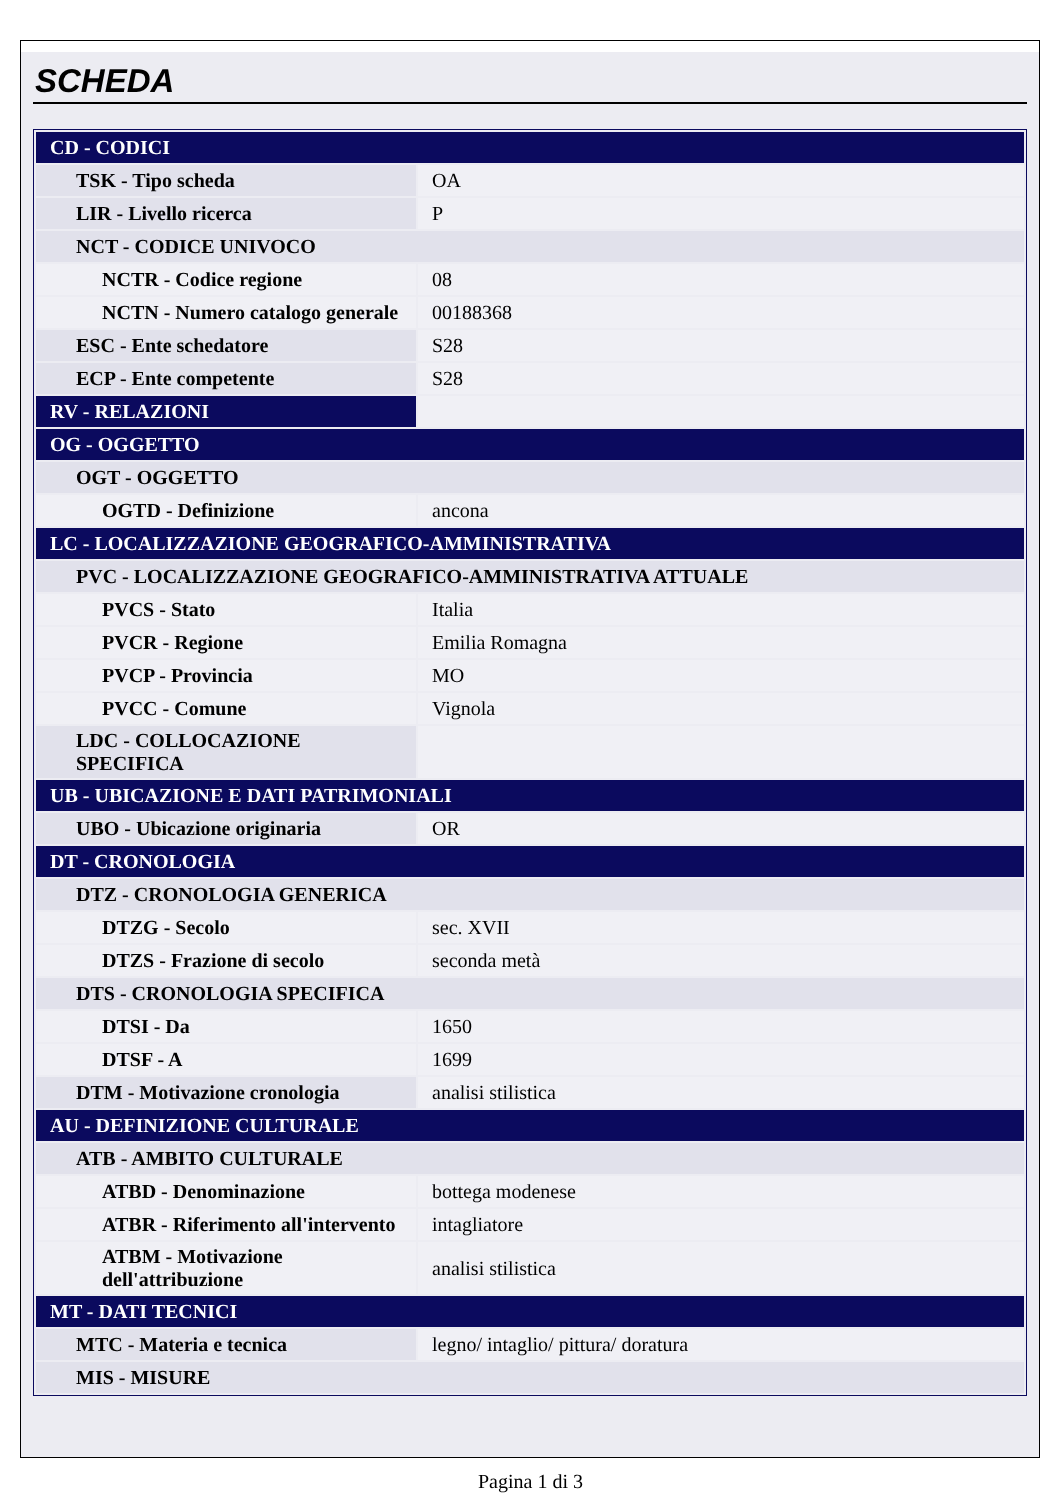SCHEDA
| CD - CODICI | |
| TSK - Tipo scheda | OA |
| LIR - Livello ricerca | P |
| NCT - CODICE UNIVOCO | |
| NCTR - Codice regione | 08 |
| NCTN - Numero catalogo generale | 00188368 |
| ESC - Ente schedatore | S28 |
| ECP - Ente competente | S28 |
| RV - RELAZIONI | |
| OG - OGGETTO | |
| OGT - OGGETTO | |
| OGTD - Definizione | ancona |
| LC - LOCALIZZAZIONE GEOGRAFICO-AMMINISTRATIVA | |
| PVC - LOCALIZZAZIONE GEOGRAFICO-AMMINISTRATIVA ATTUALE | |
| PVCS - Stato | Italia |
| PVCR - Regione | Emilia Romagna |
| PVCP - Provincia | MO |
| PVCC - Comune | Vignola |
| LDC - COLLOCAZIONE SPECIFICA | |
| UB - UBICAZIONE E DATI PATRIMONIALI | |
| UBO - Ubicazione originaria | OR |
| DT - CRONOLOGIA | |
| DTZ - CRONOLOGIA GENERICA | |
| DTZG - Secolo | sec. XVII |
| DTZS - Frazione di secolo | seconda metà |
| DTS - CRONOLOGIA SPECIFICA | |
| DTSI - Da | 1650 |
| DTSF - A | 1699 |
| DTM - Motivazione cronologia | analisi stilistica |
| AU - DEFINIZIONE CULTURALE | |
| ATB - AMBITO CULTURALE | |
| ATBD - Denominazione | bottega modenese |
| ATBR - Riferimento all'intervento | intagliatore |
| ATBM - Motivazione dell'attribuzione | analisi stilistica |
| MT - DATI TECNICI | |
| MTC - Materia e tecnica | legno/ intaglio/ pittura/ doratura |
| MIS - MISURE | |
Pagina 1 di 3